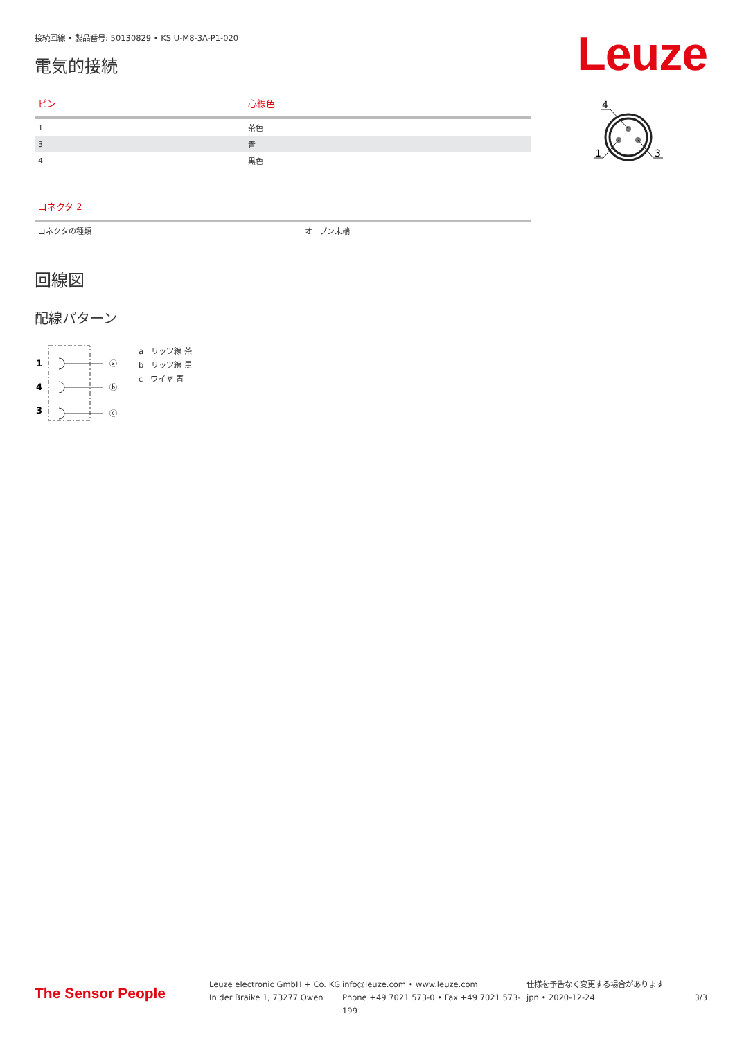Leuze
接続回線 • 製品番号: 50130829 • KS U-M8-3A-P1-020
電気的接続
| ピン | 心線色 |
| --- | --- |
| 1 | 茶色 |
| 3 | 青 |
| 4 | 黒色 |
| コネクタ 2 | |
| --- | --- |
| コネクタの種類 | オープン末端 |
回線図
配線パターン
1
4
3
ⓐ
ⓑ
ⓒ
a　リッツ線 茶
b　リッツ線 黒
c　ワイヤ 青
4
1
3
The Sensor People
Leuze electronic GmbH + Co. KG
In der Braike 1, 73277 Owen
info@leuze.com • www.leuze.com
Phone +49 7021 573-0 • Fax +49 7021 573-199
仕様を予告なく変更する場合があります
jpn • 2020-12-24
3/3